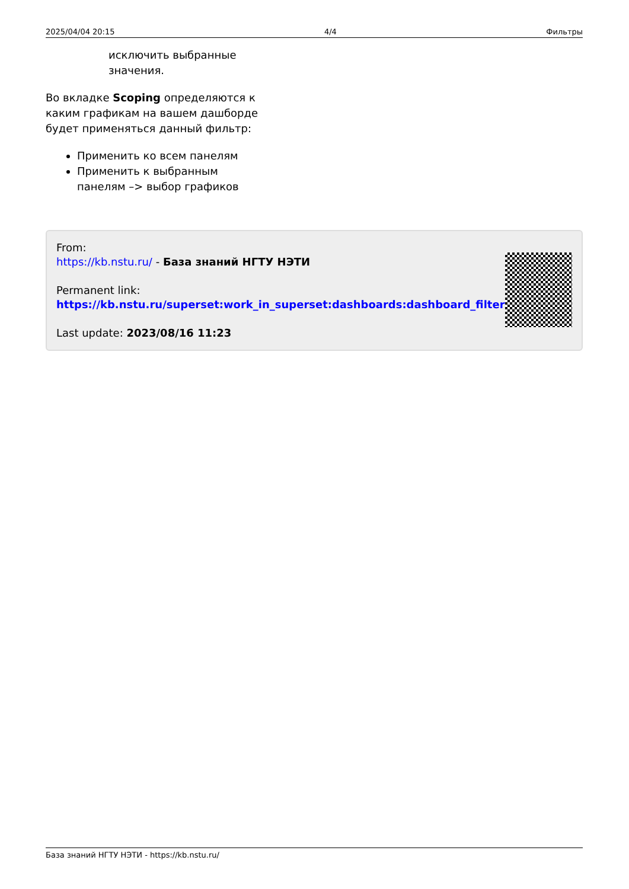2025/04/04 20:15 4/4 Фильтры
исключить выбранные значения.
Во вкладке Scoping определяются к каким графикам на вашем дашборде будет применяться данный фильтр:
Применить ко всем панелям
Применить к выбранным панелям –> выбор графиков
From:
https://kb.nstu.ru/ - База знаний НГТУ НЭТИ
Permanent link:
https://kb.nstu.ru/superset:work_in_superset:dashboards:dashboard_filter
Last update: 2023/08/16 11:23
База знаний НГТУ НЭТИ - https://kb.nstu.ru/